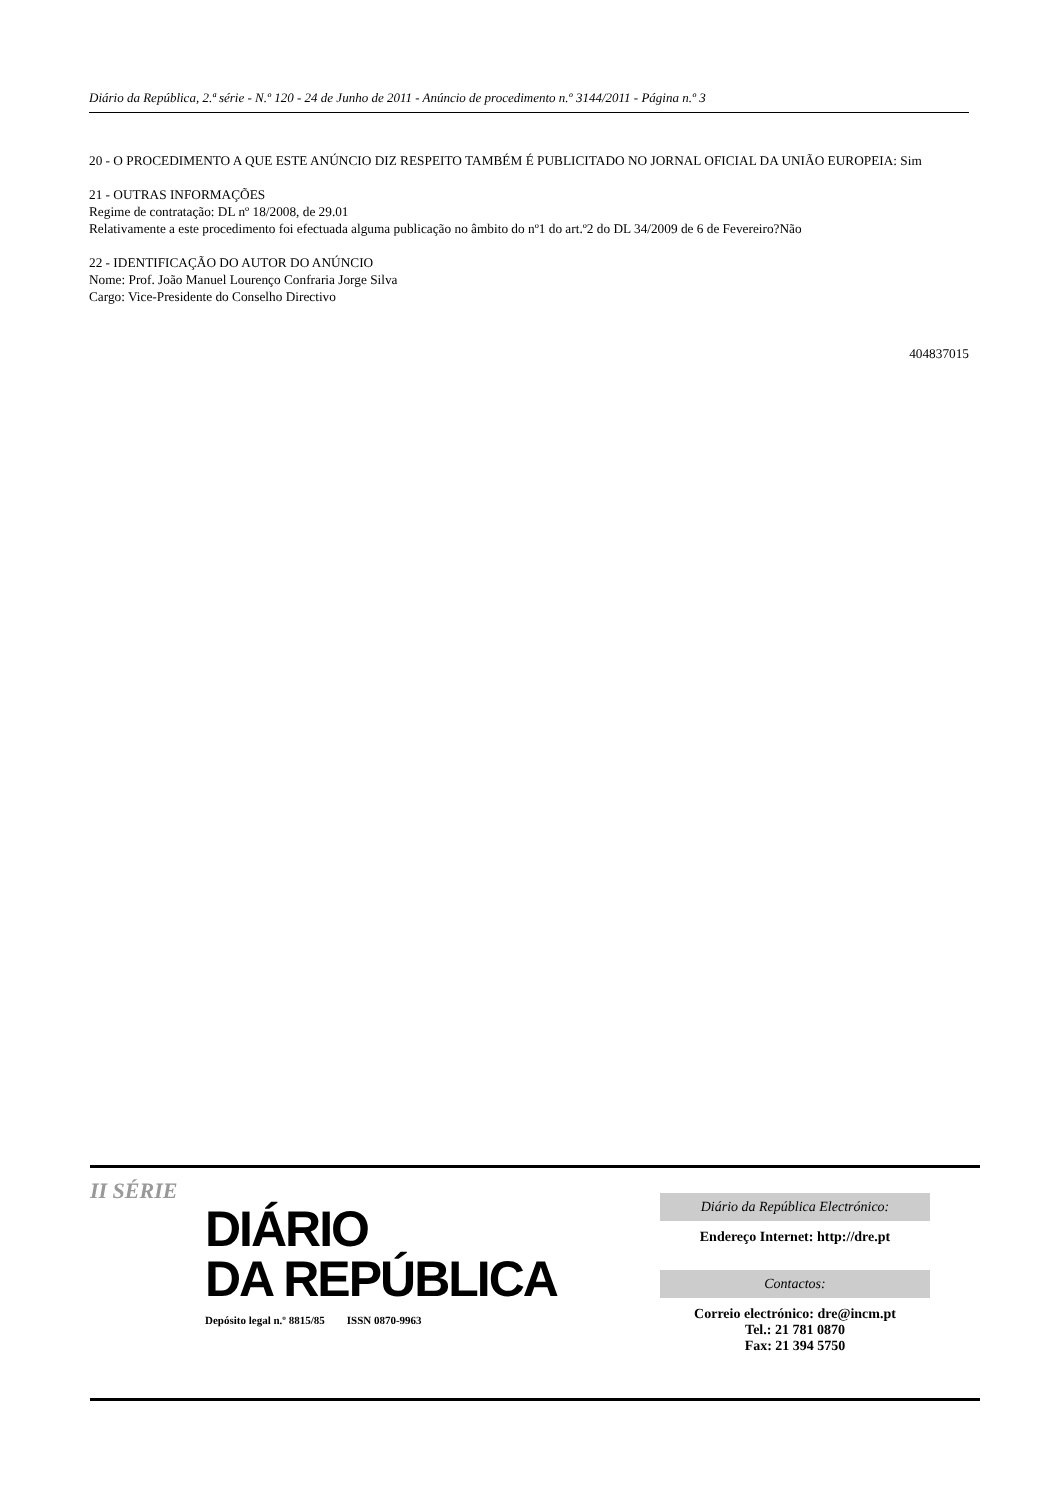Diário da República, 2.ª série - N.º 120 - 24 de Junho de 2011 - Anúncio de procedimento n.º 3144/2011 - Página n.º 3
20 - O PROCEDIMENTO A QUE ESTE ANÚNCIO DIZ RESPEITO TAMBÉM É PUBLICITADO NO JORNAL OFICIAL DA UNIÃO EUROPEIA: Sim
21 - OUTRAS INFORMAÇÕES
Regime de contratação: DL nº 18/2008, de 29.01
Relativamente a este procedimento foi efectuada alguma publicação no âmbito do nº1 do art.º2 do DL 34/2009 de 6 de Fevereiro?Não
22 - IDENTIFICAÇÃO DO AUTOR DO ANÚNCIO
Nome: Prof. João Manuel Lourenço Confraria Jorge Silva
Cargo: Vice-Presidente do Conselho Directivo
404837015
II SÉRIE
DIÁRIO
DA REPÚBLICA
Depósito legal n.º 8815/85 ISSN 0870-9963
Diário da República Electrónico:
Endereço Internet: http://dre.pt
Contactos:
Correio electrónico: dre@incm.pt
Tel.: 21 781 0870
Fax: 21 394 5750